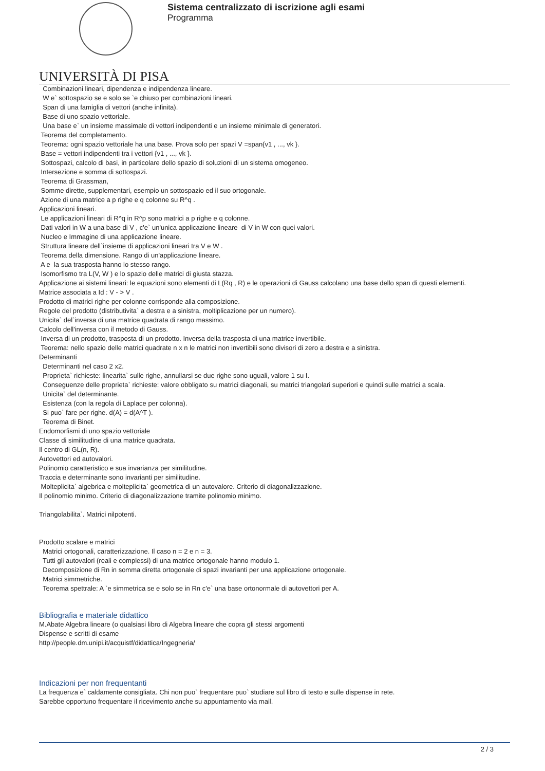Sistema centralizzato di iscrizione agli esami
Programma
UNIVERSITÀ DI PISA
Combinazioni lineari, dipendenza e indipendenza lineare.
W e` sottospazio se e solo se `e chiuso per combinazioni lineari.
Span di una famiglia di vettori (anche infinita).
Base di uno spazio vettoriale.
Una base e` un insieme massimale di vettori indipendenti e un insieme minimale di generatori.
Teorema del completamento.
Teorema: ogni spazio vettoriale ha una base. Prova solo per spazi V =span{v1 , ..., vk }.
Base = vettori indipendenti tra i vettori {v1 , ..., vk }.
Sottospazi, calcolo di basi, in particolare dello spazio di soluzioni di un sistema omogeneo.
Intersezione e somma di sottospazi.
Teorema di Grassman,
Somme dirette, supplementari, esempio un sottospazio ed il suo ortogonale.
Azione di una matrice a p righe e q colonne su R^q .
Applicazioni lineari.
Le applicazioni lineari di R^q in R^p sono matrici a p righe e q colonne.
Dati valori in W a una base di V , c'e` un'unica applicazione lineare di V in W con quei valori.
Nucleo e Immagine di una applicazione lineare.
Struttura lineare dell`insieme di applicazioni lineari tra V e W .
Teorema della dimensione. Rango di un'applicazione lineare.
A e la sua trasposta hanno lo stesso rango.
Isomorfismo tra L(V, W ) e lo spazio delle matrici di giusta stazza.
Applicazione ai sistemi lineari: le equazioni sono elementi di L(Rq , R) e le operazioni di Gauss calcolano una base dello span di questi elementi.
Matrice associata a Id : V - > V .
Prodotto di matrici righe per colonne corrisponde alla composizione.
Regole del prodotto (distributivita` a destra e a sinistra, moltiplicazione per un numero).
Unicita` del`inversa di una matrice quadrata di rango massimo.
Calcolo dell'inversa con il metodo di Gauss.
Inversa di un prodotto, trasposta di un prodotto. Inversa della trasposta di una matrice invertibile.
Teorema: nello spazio delle matrici quadrate n x n le matrici non invertibili sono divisori di zero a destra e a sinistra.
Determinanti
Determinanti nel caso 2 x2.
Proprieta` richieste: linearita` sulle righe, annullarsi se due righe sono uguali, valore 1 su I.
Conseguenze delle proprieta` richieste: valore obbligato su matrici diagonali, su matrici triangolari superiori e quindi sulle matrici a scala.
Unicita` del determinante.
Esistenza (con la regola di Laplace per colonna).
Si puo` fare per righe. d(A) = d(A^T ).
Teorema di Binet.
Endomorfismi di uno spazio vettoriale
Classe di similitudine di una matrice quadrata.
Il centro di GL(n, R).
Autovettori ed autovalori.
Polinomio caratteristico e sua invarianza per similitudine.
Traccia e determinante sono invarianti per similitudine.
Molteplicita` algebrica e molteplicita` geometrica di un autovalore. Criterio di diagonalizzazione.
Il polinomio minimo. Criterio di diagonalizzazione tramite polinomio minimo.
Triangolabilita`. Matrici nilpotenti.
Prodotto scalare e matrici
Matrici ortogonali, caratterizzazione. Il caso n = 2 e n = 3.
Tutti gli autovalori (reali e complessi) di una matrice ortogonale hanno modulo 1.
Decomposizione di Rn in somma diretta ortogonale di spazi invarianti per una applicazione ortogonale.
Matrici simmetriche.
Teorema spettrale: A `e simmetrica se e solo se in Rn c'e` una base ortonormale di autovettori per A.
Bibliografia e materiale didattico
M.Abate Algebra lineare (o qualsiasi libro di Algebra lineare che copra gli stessi argomenti
Dispense e scritti di esame
http://people.dm.unipi.it/acquistf/didattica/Ingegneria/
Indicazioni per non frequentanti
La frequenza e` caldamente consigliata. Chi non puo` frequentare puo` studiare sul libro di testo e sulle dispense in rete.
Sarebbe opportuno frequentare il ricevimento anche su appuntamento via mail.
2 / 3